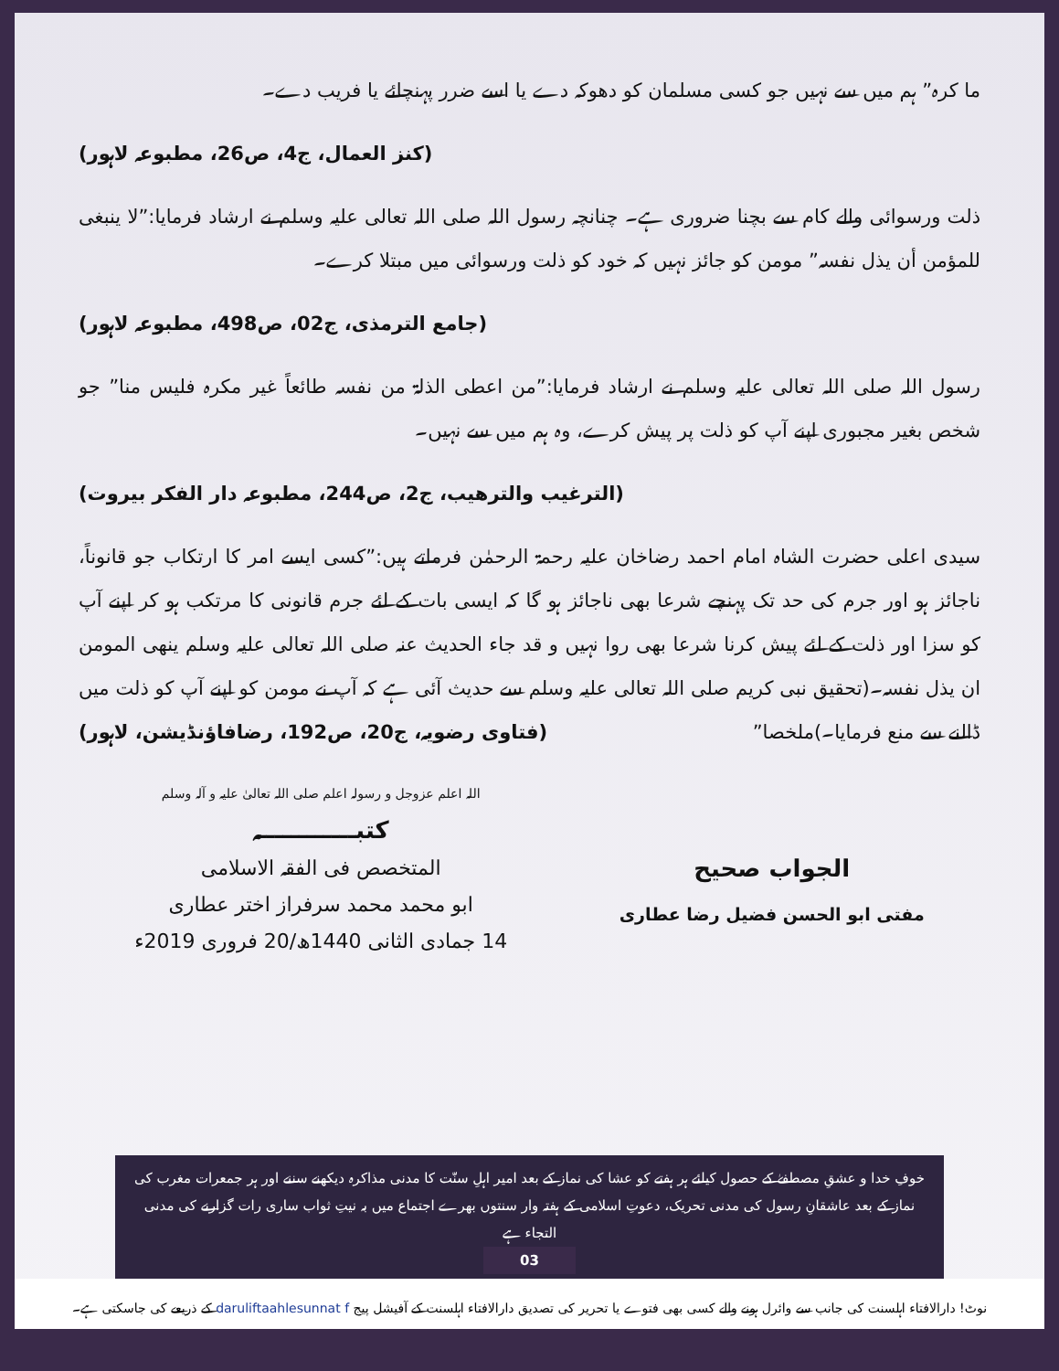ما کرہ” ہم میں سے نہیں جو کسی مسلمان کو دھوکہ دے یا اسے ضرر پہنچائے یا فریب دے۔
(کنز العمال، ج4، ص26، مطبوعہ لاہور)
ذلت ورسوائی والے کام سے بچنا ضروری ہے۔ چنانچہ رسول اللہ صلی اللہ تعالی علیہ وسلم نے ارشاد فرمایا:”لا ینبغی للمؤمن أن یذل نفسہ” مومن کو جائز نہیں کہ خود کو ذلت ورسوائی میں مبتلا کرے۔
(جامع الترمذی، ج02، ص498، مطبوعہ لاہور)
رسول اللہ صلی اللہ تعالی علیہ وسلم نے ارشاد فرمایا:”من اعطی الذلۃ من نفسہ طائعاً غیر مکرہ فلیس منا” جو شخص بغیر مجبوری اپنے آپ کو ذلت پر پیش کرے، وہ ہم میں سے نہیں۔
(الترغیب والترھیب، ج2، ص244، مطبوعہ دار الفکر بیروت)
سیدی اعلی حضرت الشاہ امام احمد رضاخان علیہ رحمۃ الرحمٰن فرماتے ہیں:”کسی ایسے امر کا ارتکاب جو قانوناً، ناجائز ہو اور جرم کی حد تک پہنچے شرعا بھی ناجائز ہو گا کہ ایسی بات کے لئے جرم قانونی کا مرتکب ہو کر اپنے آپ کو سزا اور ذلت کے لئے پیش کرنا شرعا بھی روا نہیں و قد جاء الحدیث عنہ صلی اللہ تعالی علیہ وسلم ینھی المومن ان یذل نفسہ۔(تحقیق نبی کریم صلی اللہ تعالی علیہ وسلم سے حدیث آئی ہے کہ آپ نے مومن کو اپنے آپ کو ذلت میں ڈالنے سے منع فرمایا۔)ملخصا” (فتاوی رضویہ، ج20، ص192، رضافاؤنڈیشن، لاہور)
الجواب صحیح
مفتی ابو الحسن فضیل رضا عطاری
اللہ اعلم عزوجل و رسولہ اعلم صلی اللہ تعالیٰ علیہ و آلہ وسلم
کتبــــــــــــہ
المتخصص فی الفقہ الاسلامی
ابو محمد محمد سرفراز اختر عطاری
14 جمادی الثانی 1440ھ/20 فروری 2019ء
خوفِ خدا و عشقِ مصطفےٰ کے حصول کیلئے ہر ہفتے کو عشا کی نماز کے بعد امیر اہلِ سنّت کا مدنی مذاکرہ دیکھنے سننے اور ہر جمعرات مغرب کی نماز کے بعد عاشقانِ رسول کی مدنی تحریک، دعوتِ اسلامی کے ہفتہ وار سنتوں بھرے اجتماع میں بہ نیتِ ثواب ساری رات گزارنے کی مدنی التجاء ہے
03
نوٹ! دارالافتاء اہلسنت کی جانب سے وائرل ہونے والے کسی بھی فتوے یا تحریر کی تصدیق دارالافتاء اہلسنت کے آفیشل پیج daruliftaahlesunnat f کے ذریعے کی جاسکتی ہے۔